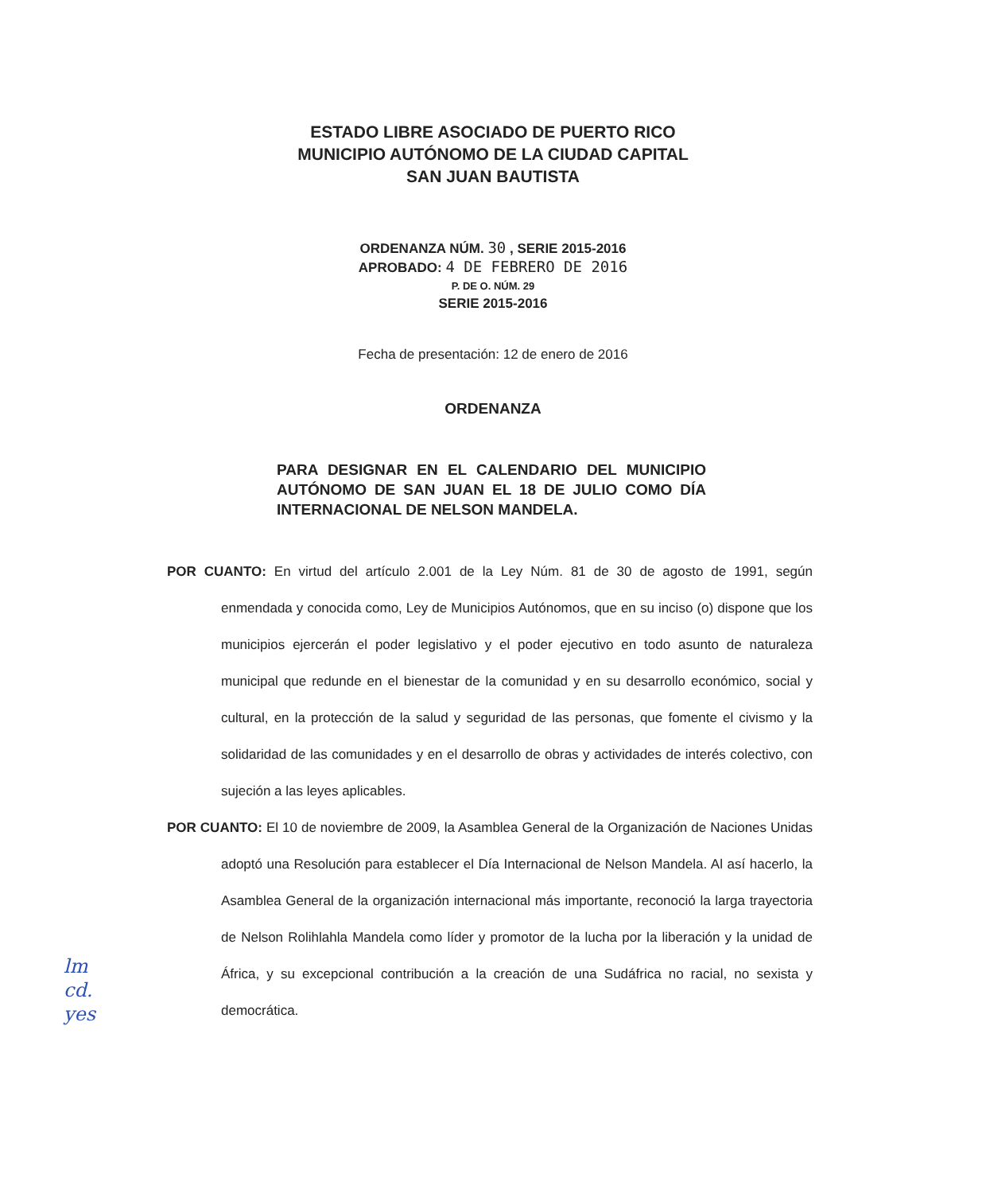ESTADO LIBRE ASOCIADO DE PUERTO RICO
MUNICIPIO AUTÓNOMO DE LA CIUDAD CAPITAL
SAN JUAN BAUTISTA
ORDENANZA NÚM. 30 , SERIE 2015-2016
APROBADO: 4 DE FEBRERO DE 2016
P. DE O. NÚM. 29
SERIE 2015-2016
Fecha de presentación: 12 de enero de 2016
ORDENANZA
PARA DESIGNAR EN EL CALENDARIO DEL MUNICIPIO AUTÓNOMO DE SAN JUAN EL 18 DE JULIO COMO DÍA INTERNACIONAL DE NELSON MANDELA.
POR CUANTO: En virtud del artículo 2.001 de la Ley Núm. 81 de 30 de agosto de 1991, según enmendada y conocida como, Ley de Municipios Autónomos, que en su inciso (o) dispone que los municipios ejercerán el poder legislativo y el poder ejecutivo en todo asunto de naturaleza municipal que redunde en el bienestar de la comunidad y en su desarrollo económico, social y cultural, en la protección de la salud y seguridad de las personas, que fomente el civismo y la solidaridad de las comunidades y en el desarrollo de obras y actividades de interés colectivo, con sujeción a las leyes aplicables.
POR CUANTO: El 10 de noviembre de 2009, la Asamblea General de la Organización de Naciones Unidas adoptó una Resolución para establecer el Día Internacional de Nelson Mandela. Al así hacerlo, la Asamblea General de la organización internacional más importante, reconoció la larga trayectoria de Nelson Rolihlahla Mandela como líder y promotor de la lucha por la liberación y la unidad de África, y su excepcional contribución a la creación de una Sudáfrica no racial, no sexista y democrática.
lm
cd.
yes